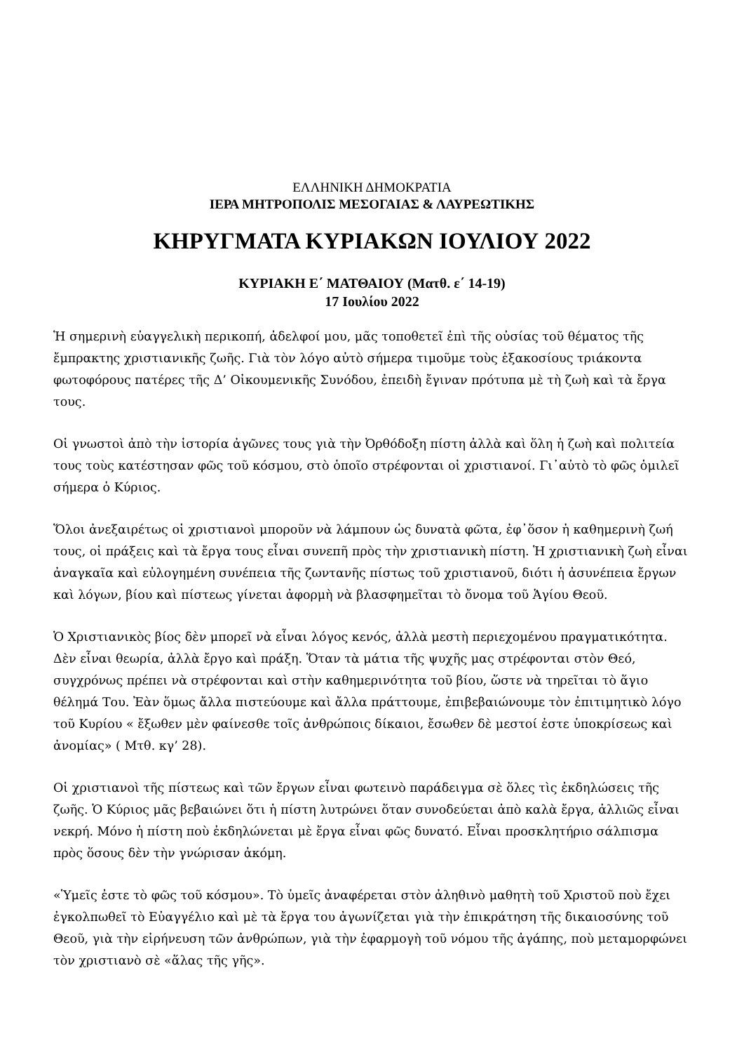ΕΛΛΗΝΙΚΗ ΔΗΜΟΚΡΑΤΙΑ
ΙΕΡΑ ΜΗΤΡΟΠΟΛΙΣ ΜΕΣΟΓΑΙΑΣ & ΛΑΥΡΕΩΤΙΚΗΣ
ΚΗΡΥΓΜΑΤΑ ΚΥΡΙΑΚΩΝ ΙΟΥΛΙΟΥ 2022
ΚΥΡΙΑΚΗ Ε΄ ΜΑΤΘΑΙΟΥ (Ματθ. ε΄ 14-19)
17 Ιουλίου 2022
Ἡ σημερινὴ εὐαγγελικὴ περικοπή, ἀδελφοί μου, μᾶς τοποθετεῖ ἐπὶ τῆς οὐσίας τοῦ θέματος τῆς ἔμπρακτης χριστιανικῆς ζωῆς. Γιὰ τὸν λόγο αὐτὸ σήμερα τιμοῦμε τοὺς ἑξακοσίους τριάκοντα φωτοφόρους πατέρες τῆς Δ’ Οἰκουμενικῆς Συνόδου, ἐπειδὴ ἔγιναν πρότυπα μὲ τὴ ζωὴ καὶ τὰ ἔργα τους.
Οἱ γνωστοὶ ἀπὸ τὴν ἱστορία ἀγῶνες τους γιὰ τὴν Ὀρθόδοξη πίστη ἀλλὰ καὶ ὅλη ἡ ζωὴ καὶ πολιτεία τους τοὺς κατέστησαν φῶς τοῦ κόσμου, στὸ ὁποῖο στρέφονται οἱ χριστιανοί. Γι᾽αὐτὸ τὸ φῶς ὁμιλεῖ σήμερα ὁ Κύριος.
Ὅλοι ἀνεξαιρέτως οἱ χριστιανοὶ μποροῦν νὰ λάμπουν ὡς δυνατὰ φῶτα, ἐφ᾽ὅσον ἡ καθημερινὴ ζωή τους, οἱ πράξεις καὶ τὰ ἔργα τους εἶναι συνεπῆ πρὸς τὴν χριστιανικὴ πίστη. Ἡ χριστιανικὴ ζωὴ εἶναι ἀναγκαῖα καὶ εὐλογημένη συνέπεια τῆς ζωντανῆς πίστως τοῦ χριστιανοῦ, διότι ἡ ἀσυνέπεια ἔργων καὶ λόγων, βίου καὶ πίστεως γίνεται ἀφορμὴ νὰ βλασφημεῖται τὸ ὄνομα τοῦ Ἁγίου Θεοῦ.
Ὁ Χριστιανικὸς βίος δὲν μπορεῖ νὰ εἶναι λόγος κενός, ἀλλὰ μεστὴ περιεχομένου πραγματικότητα. Δὲν εἶναι θεωρία, ἀλλὰ ἔργο καὶ πράξη. Ὅταν τὰ μάτια τῆς ψυχῆς μας στρέφονται στὸν Θεό, συγχρόνως πρέπει νὰ στρέφονται καὶ στὴν καθημερινότητα τοῦ βίου, ὥστε νὰ τηρεῖται τὸ ἅγιο θέλημά Του. Ἐὰν ὅμως ἄλλα πιστεύουμε καὶ ἄλλα πράττουμε, ἐπιβεβαιώνουμε τὸν ἐπιτιμητικὸ λόγο τοῦ Κυρίου « ἔξωθεν μὲν φαίνεσθε τοῖς ἀνθρώποις δίκαιοι, ἔσωθεν δὲ μεστοί ἐστε ὑποκρίσεως καὶ ἀνομίας» ( Μτθ. κγ’ 28).
Οἱ χριστιανοὶ τῆς πίστεως καὶ τῶν ἔργων εἶναι φωτεινὸ παράδειγμα σὲ ὅλες τὶς ἐκδηλώσεις τῆς ζωῆς. Ὁ Κύριος μᾶς βεβαιώνει ὅτι ἡ πίστη λυτρώνει ὅταν συνοδεύεται ἀπὸ καλὰ ἔργα, ἀλλιῶς εἶναι νεκρή. Μόνο ἡ πίστη ποὺ ἐκδηλώνεται μὲ ἔργα εἶναι φῶς δυνατό. Εἶναι προσκλητήριο σάλπισμα πρὸς ὅσους δὲν τὴν γνώρισαν ἀκόμη.
«Ὑμεῖς ἐστε τὸ φῶς τοῦ κόσμου». Τὸ ὑμεῖς ἀναφέρεται στὸν ἀληθινὸ μαθητὴ τοῦ Χριστοῦ ποὺ ἔχει ἐγκολπωθεῖ τὸ Εὐαγγέλιο καὶ μὲ τὰ ἔργα του ἀγωνίζεται γιὰ τὴν ἐπικράτηση τῆς δικαιοσύνης τοῦ Θεοῦ, γιὰ τὴν εἰρήνευση τῶν ἀνθρώπων, γιὰ τὴν ἐφαρμογὴ τοῦ νόμου τῆς ἀγάπης, ποὺ μεταμορφώνει τὸν χριστιανὸ σὲ «ἅλας τῆς γῆς».